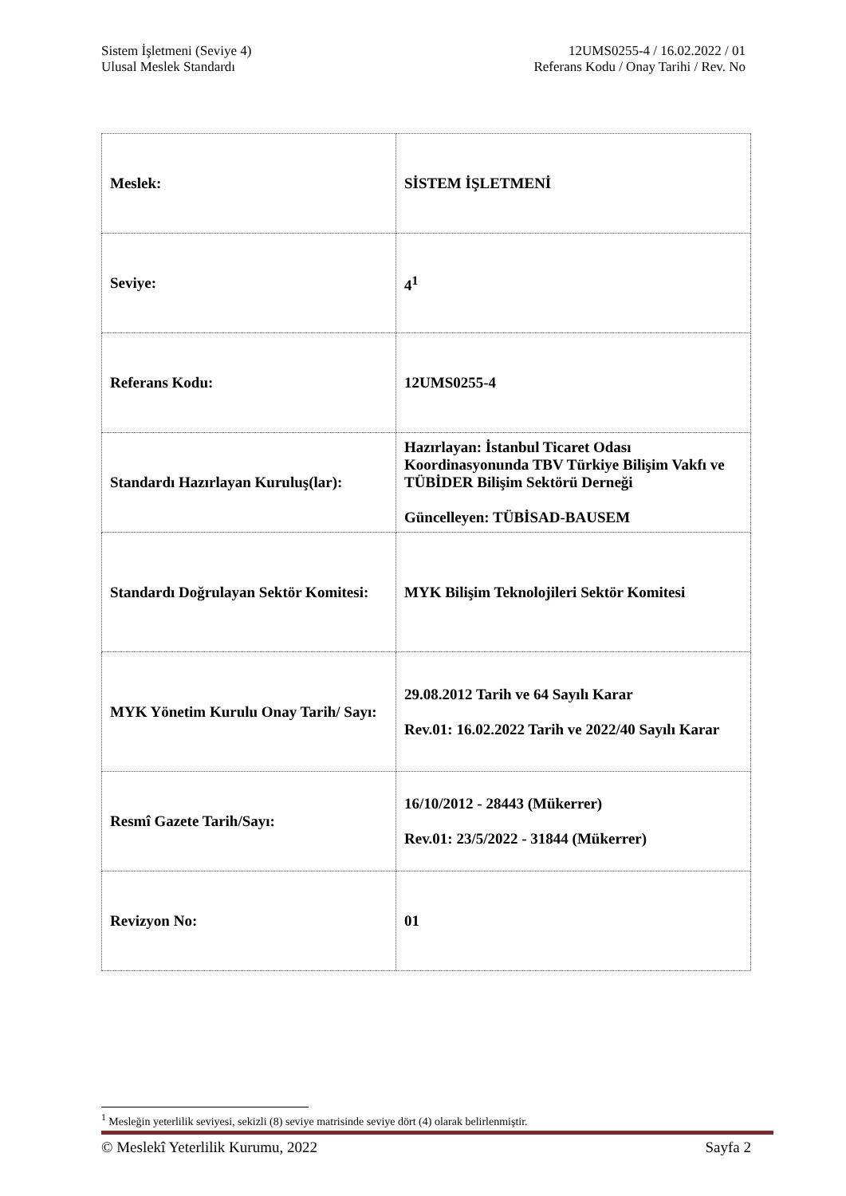Sistem İşletmeni (Seviye 4)
Ulusal Meslek Standardı
12UMS0255-4 / 16.02.2022 / 01
Referans Kodu / Onay Tarihi / Rev. No
| Meslek: | SİSTEM İŞLETMENİ |
| Seviye: | 4<sup>1</sup> |
| Referans Kodu: | 12UMS0255-4 |
| Standardı Hazırlayan Kuruluş(lar): | Hazırlayan: İstanbul Ticaret Odası Koordinasyonunda TBV Türkiye Bilişim Vakfı ve TÜBİDER Bilişim Sektörü Derneği Güncelleyen: TÜBİSAD-BAUSEM |
| Standardı Doğrulayan Sektör Komitesi: | MYK Bilişim Teknolojileri Sektör Komitesi |
| MYK Yönetim Kurulu Onay Tarih/ Sayı: | 29.08.2012 Tarih ve 64 Sayılı Karar Rev.01: 16.02.2022 Tarih ve 2022/40 Sayılı Karar |
| Resmî Gazete Tarih/Sayı: | 16/10/2012 - 28443 (Mükerrer) Rev.01: 23/5/2022 - 31844 (Mükerrer) |
| Revizyon No: | 01 |
<sup>1</sup> Mesleğin yeterlilik seviyesi, sekizli (8) seviye matrisinde seviye dört (4) olarak belirlenmiştir.
© Meslekî Yeterlilik Kurumu, 2022 Sayfa 2